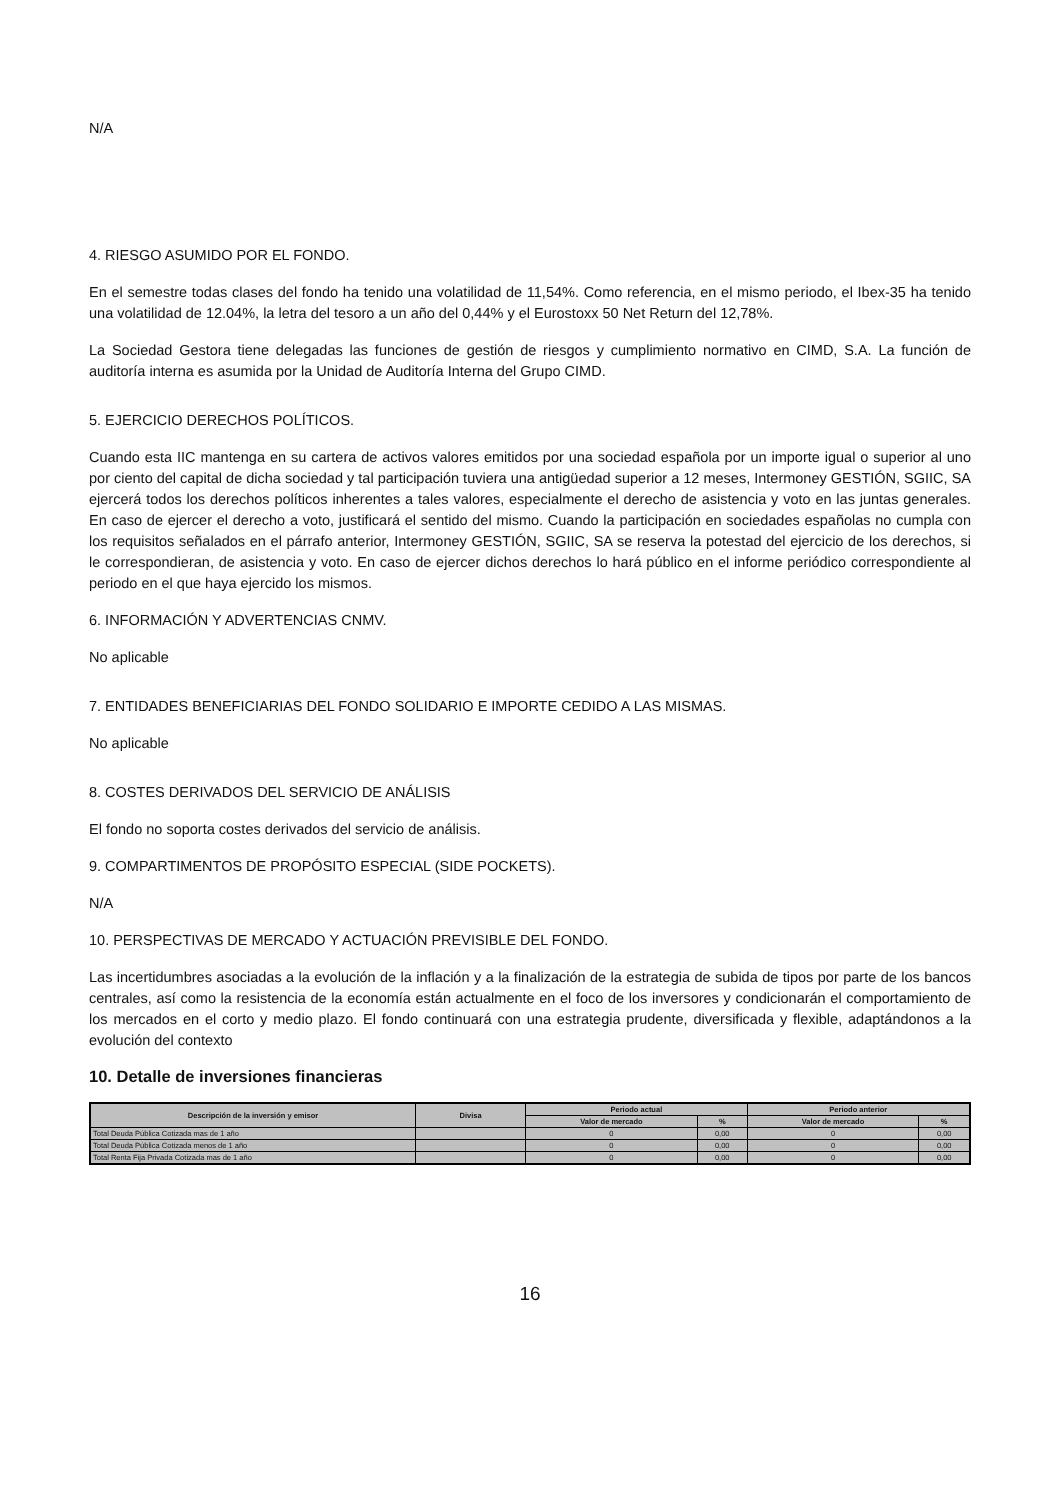N/A
4. RIESGO ASUMIDO POR EL FONDO.
En el semestre todas clases del fondo ha tenido una volatilidad de 11,54%. Como referencia, en el mismo periodo, el Ibex-35 ha tenido una volatilidad de 12.04%, la letra del tesoro a un año del 0,44% y el Eurostoxx 50 Net Return del 12,78%.
La Sociedad Gestora tiene delegadas las funciones de gestión de riesgos y cumplimiento normativo en CIMD, S.A. La función de auditoría interna es asumida por la Unidad de Auditoría Interna del Grupo CIMD.
5. EJERCICIO DERECHOS POLÍTICOS.
Cuando esta IIC mantenga en su cartera de activos valores emitidos por una sociedad española por un importe igual o superior al uno por ciento del capital de dicha sociedad y tal participación tuviera una antigüedad superior a 12 meses, Intermoney GESTIÓN, SGIIC, SA ejercerá todos los derechos políticos inherentes a tales valores, especialmente el derecho de asistencia y voto en las juntas generales. En caso de ejercer el derecho a voto, justificará el sentido del mismo. Cuando la participación en sociedades españolas no cumpla con los requisitos señalados en el párrafo anterior, Intermoney GESTIÓN, SGIIC, SA se reserva la potestad del ejercicio de los derechos, si le correspondieran, de asistencia y voto. En caso de ejercer dichos derechos lo hará público en el informe periódico correspondiente al periodo en el que haya ejercido los mismos.
6. INFORMACIÓN Y ADVERTENCIAS CNMV.
No aplicable
7. ENTIDADES BENEFICIARIAS DEL FONDO SOLIDARIO E IMPORTE CEDIDO A LAS MISMAS.
No aplicable
8. COSTES DERIVADOS DEL SERVICIO DE ANÁLISIS
El fondo no soporta costes derivados del servicio de análisis.
9. COMPARTIMENTOS DE PROPÓSITO ESPECIAL (SIDE POCKETS).
N/A
10. PERSPECTIVAS DE MERCADO Y ACTUACIÓN PREVISIBLE DEL FONDO.
Las incertidumbres asociadas a la evolución de la inflación y a la finalización de la estrategia de subida de tipos por parte de los bancos centrales, así como la resistencia de la economía están actualmente en el foco de los inversores y condicionarán el comportamiento de los mercados en el corto y medio plazo. El fondo continuará con una estrategia prudente, diversificada y flexible, adaptándonos a la evolución del contexto
10. Detalle de inversiones financieras
| Descripción de la inversión y emisor | Divisa | Periodo actual | | Periodo anterior | |
| --- | --- | --- | --- | --- | --- |
| | | Valor de mercado | % | Valor de mercado | % |
| Total Deuda Pública Cotizada mas de 1 año | | 0 | 0,00 | 0 | 0,00 |
| Total Deuda Pública Cotizada menos de 1 año | | 0 | 0,00 | 0 | 0,00 |
| Total Renta Fija Privada Cotizada mas de 1 año | | 0 | 0,00 | 0 | 0,00 |
16